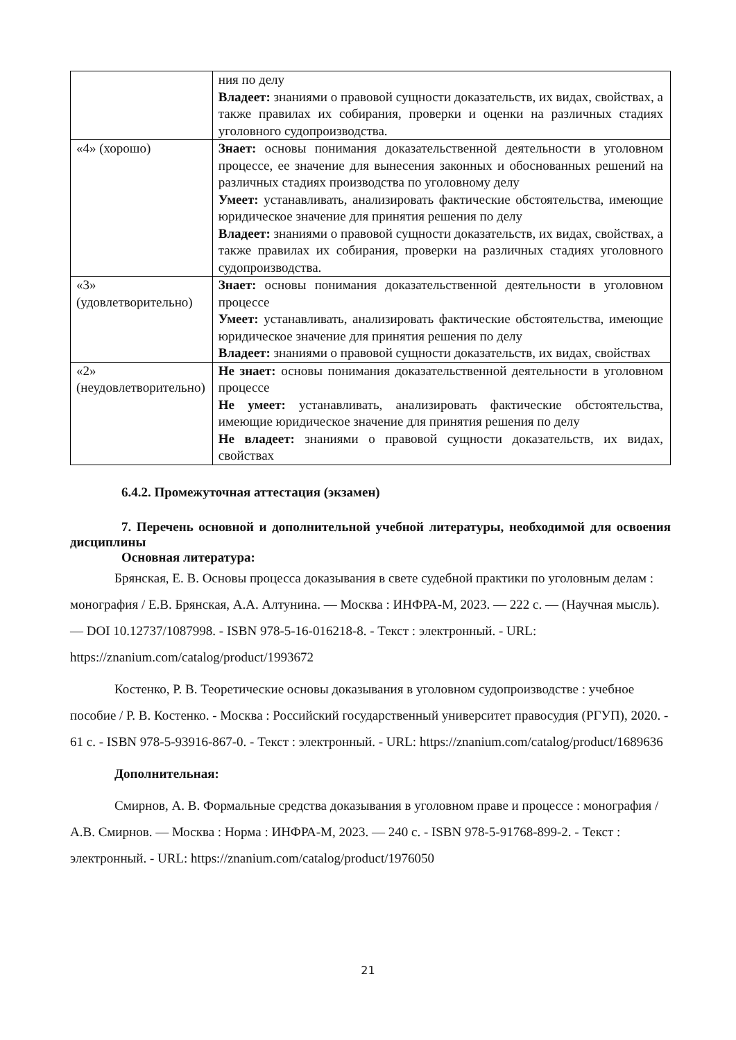| | ния по делу Владеет: знаниями о правовой сущности доказательств, их видах, свойствах, а также правилах их собирания, проверки и оценки на различных стадиях уголовного судопроизводства. |
| «4» (хорошо) | Знает: основы понимания доказательственной деятельности в уголовном процессе, ее значение для вынесения законных и обоснованных решений на различных стадиях производства по уголовному делу Умеет: устанавливать, анализировать фактические обстоятельства, имеющие юридическое значение для принятия решения по делу Владеет: знаниями о правовой сущности доказательств, их видах, свойствах, а также правилах их собирания, проверки на различных стадиях уголовного судопроизводства. |
| «3» (удовлетворительно) | Знает: основы понимания доказательственной деятельности в уголовном процессе Умеет: устанавливать, анализировать фактические обстоятельства, имеющие юридическое значение для принятия решения по делу Владеет: знаниями о правовой сущности доказательств, их видах, свойствах |
| «2» (неудовлетворительно) | Не знает: основы понимания доказательственной деятельности в уголовном процессе Не умеет: устанавливать, анализировать фактические обстоятельства, имеющие юридическое значение для принятия решения по делу Не владеет: знаниями о правовой сущности доказательств, их видах, свойствах |
6.4.2. Промежуточная аттестация (экзамен)
7. Перечень основной и дополнительной учебной литературы, необходимой для освоения дисциплины
Основная литература:
Брянская, Е. В. Основы процесса доказывания в свете судебной практики по уголовным делам : монография / Е.В. Брянская, А.А. Алтунина. — Москва : ИНФРА-М, 2023. — 222 с. — (Научная мысль). — DOI 10.12737/1087998. - ISBN 978-5-16-016218-8. - Текст : электронный. - URL: https://znanium.com/catalog/product/1993672
Костенко, Р. В. Теоретические основы доказывания в уголовном судопроизводстве : учебное пособие / Р. В. Костенко. - Москва : Российский государственный университет правосудия (РГУП), 2020. - 61 с. - ISBN 978-5-93916-867-0. - Текст : электронный. - URL: https://znanium.com/catalog/product/1689636
Дополнительная:
Смирнов, А. В. Формальные средства доказывания в уголовном праве и процессе : монография / А.В. Смирнов. — Москва : Норма : ИНФРА-М, 2023. — 240 с. - ISBN 978-5-91768-899-2. - Текст : электронный. - URL: https://znanium.com/catalog/product/1976050
21